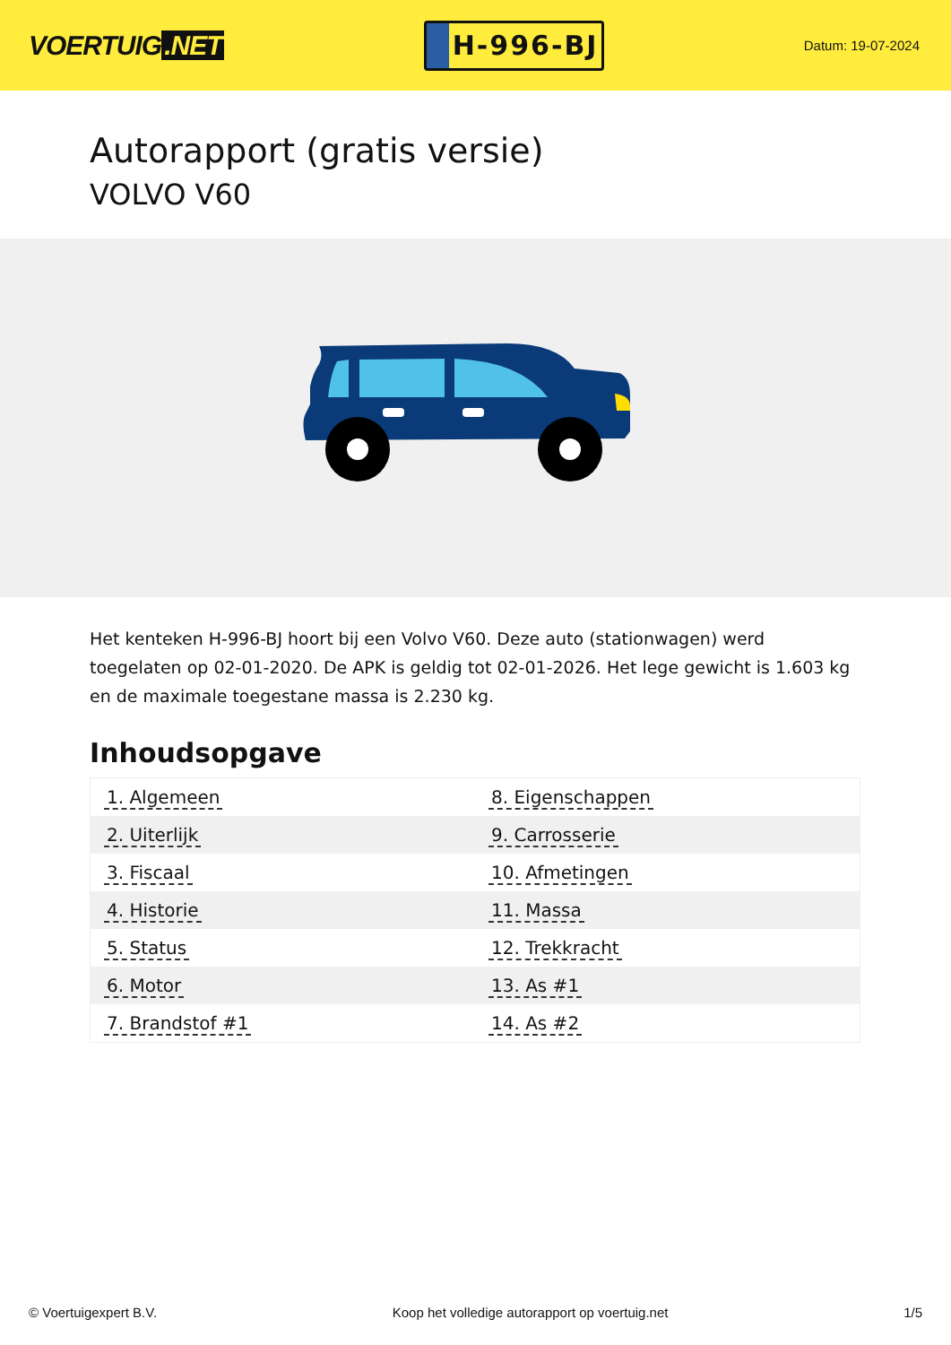VOERTUIG.NET
H-996-BJ
Datum: 19-07-2024
Autorapport (gratis versie)
VOLVO V60
Het kenteken H-996-BJ hoort bij een Volvo V60. Deze auto (stationwagen) werd toegelaten op 02-01-2020. De APK is geldig tot 02-01-2026. Het lege gewicht is 1.603 kg en de maximale toegestane massa is 2.230 kg.
Inhoudsopgave
| 1. Algemeen | 8. Eigenschappen |
| 2. Uiterlijk | 9. Carrosserie |
| 3. Fiscaal | 10. Afmetingen |
| 4. Historie | 11. Massa |
| 5. Status | 12. Trekkracht |
| 6. Motor | 13. As #1 |
| 7. Brandstof #1 | 14. As #2 |
© Voertuigexpert B.V. Koop het volledige autorapport op voertuig.net
1/5